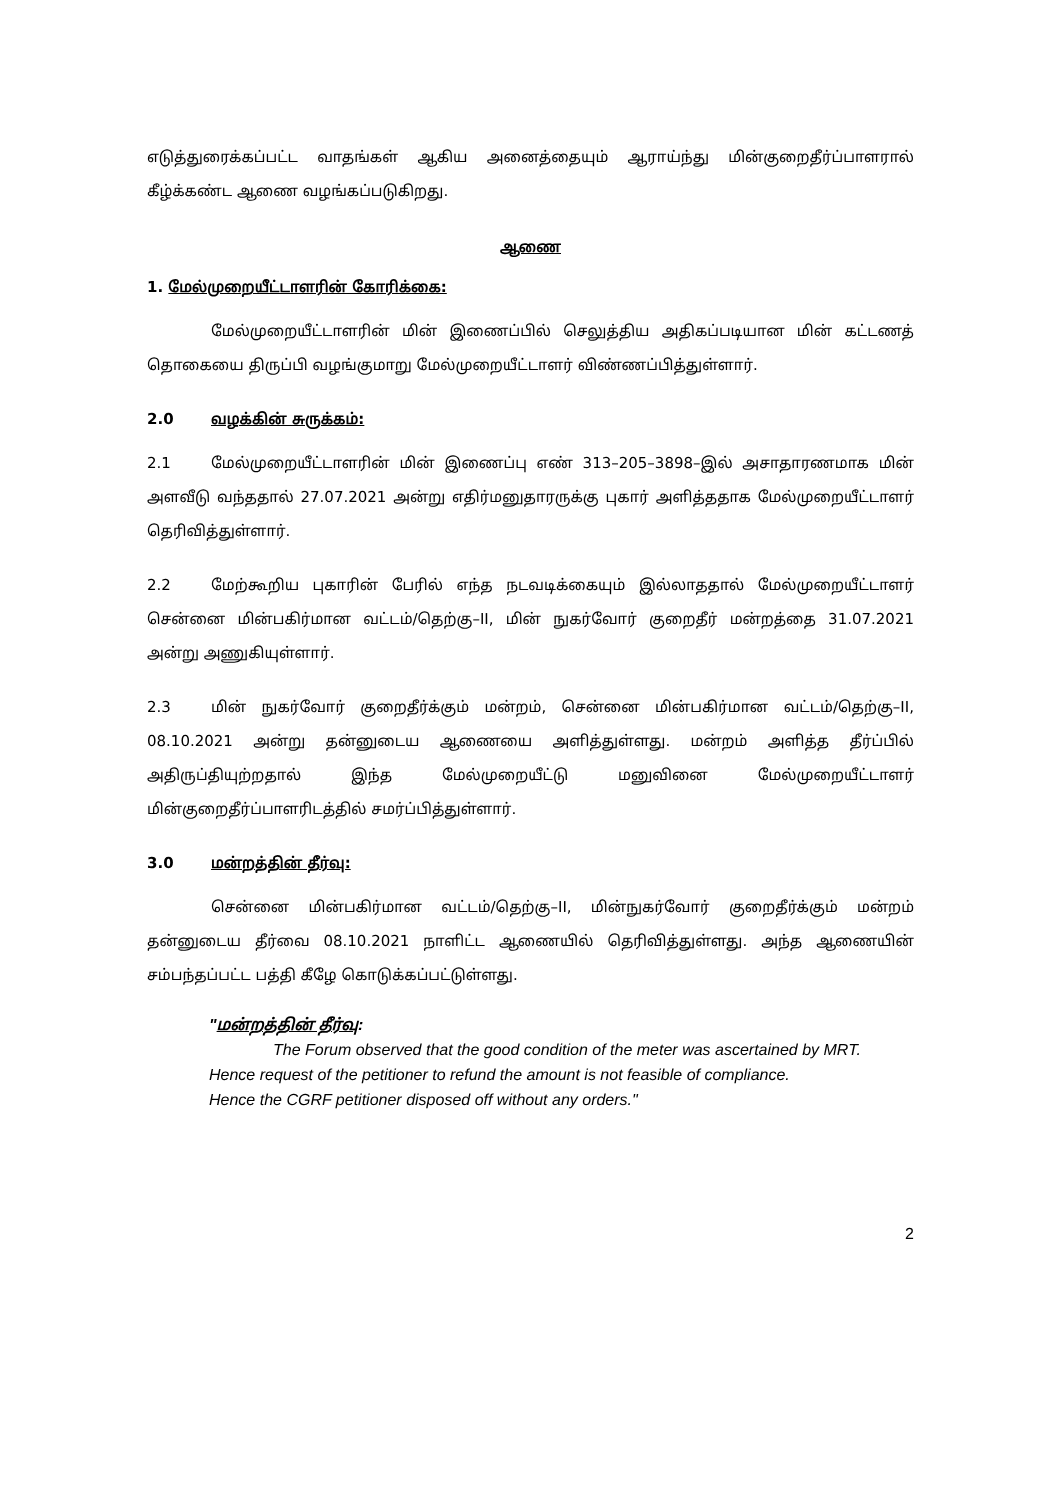எடுத்துரைக்கப்பட்ட வாதங்கள் ஆகிய அனைத்தையும் ஆராய்ந்து மின்குறைதீர்ப்பாளரால் கீழ்க்கண்ட ஆணை வழங்கப்படுகிறது.
ஆணை
1. மேல்முறையீட்டாளரின் கோரிக்கை:
மேல்முறையீட்டாளரின் மின் இணைப்பில் செலுத்திய அதிகப்படியான மின் கட்டணத் தொகையை திருப்பி வழங்குமாறு மேல்முறையீட்டாளர் விண்ணப்பித்துள்ளார்.
2.0 வழக்கின் சுருக்கம்:
2.1 மேல்முறையீட்டாளரின் மின் இணைப்பு எண் 313–205–3898–இல் அசாதாரணமாக மின் அளவீடு வந்ததால் 27.07.2021 அன்று எதிர்மனுதாரருக்கு புகார் அளித்ததாக மேல்முறையீட்டாளர் தெரிவித்துள்ளார்.
2.2 மேற்கூறிய புகாரின் பேரில் எந்த நடவடிக்கையும் இல்லாததால் மேல்முறையீட்டாளர் சென்னை மின்பகிர்மான வட்டம்/தெற்கு–II, மின் நுகர்வோர் குறைதீர் மன்றத்தை 31.07.2021 அன்று அணுகியுள்ளார்.
2.3 மின் நுகர்வோர் குறைதீர்க்கும் மன்றம், சென்னை மின்பகிர்மான வட்டம்/தெற்கு–II, 08.10.2021 அன்று தன்னுடைய ஆணையை அளித்துள்ளது. மன்றம் அளித்த தீர்ப்பில் அதிருப்தியுற்றதால் இந்த மேல்முறையீட்டு மனுவினை மேல்முறையீட்டாளர் மின்குறைதீர்ப்பாளரிடத்தில் சமர்ப்பித்துள்ளார்.
3.0 மன்றத்தின் தீர்வு:
சென்னை மின்பகிர்மான வட்டம்/தெற்கு–II, மின்நுகர்வோர் குறைதீர்க்கும் மன்றம் தன்னுடைய தீர்வை 08.10.2021 நாளிட்ட ஆணையில் தெரிவித்துள்ளது. அந்த ஆணையின் சம்பந்தப்பட்ட பத்தி கீழே கொடுக்கப்பட்டுள்ளது.
"மன்றத்தின் தீர்வு:
The Forum observed that the good condition of the meter was ascertained by MRT.
Hence request of the petitioner to refund the amount is not feasible of compliance.
Hence the CGRF petitioner disposed off without any orders."
2